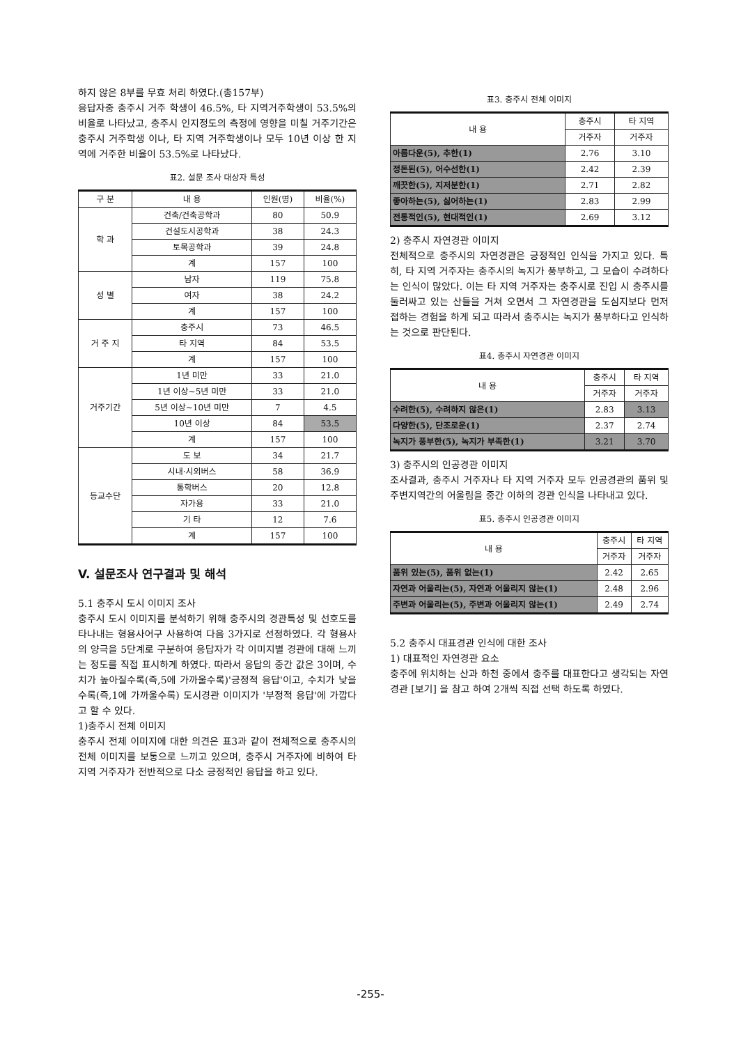하지 않은 8부를 무효 처리 하였다.(총157부)
응답자중 충주시 거주 학생이 46.5%, 타 지역거주학생이 53.5%의 비율로 나타났고, 충주시 인지정도의 측정에 영향을 미칠 거주기간은 충주시 거주학생 이나, 타 지역 거주학생이나 모두 10년 이상 한 지역에 거주한 비율이 53.5%로 나타났다.
표2. 설문 조사 대상자 특성
| 구 분 | 내 용 | 인원(명) | 비율(%) |
| --- | --- | --- | --- |
| 학 과 | 건축/건축공학과 | 80 | 50.9 |
| | 건설도시공학과 | 38 | 24.3 |
| | 토목공학과 | 39 | 24.8 |
| | 계 | 157 | 100 |
| 성 별 | 남자 | 119 | 75.8 |
| | 여자 | 38 | 24.2 |
| | 계 | 157 | 100 |
| 거 주 지 | 충주시 | 73 | 46.5 |
| | 타 지역 | 84 | 53.5 |
| | 계 | 157 | 100 |
| 거주기간 | 1년 미만 | 33 | 21.0 |
| | 1년 이상~5년 미만 | 33 | 21.0 |
| | 5년 이상~10년 미만 | 7 | 4.5 |
| | 10년 이상 | 84 | 53.5 |
| | 계 | 157 | 100 |
| 등교수단 | 도 보 | 34 | 21.7 |
| | 시내·시외버스 | 58 | 36.9 |
| | 통학버스 | 20 | 12.8 |
| | 자가용 | 33 | 21.0 |
| | 기 타 | 12 | 7.6 |
| | 계 | 157 | 100 |
V. 설문조사 연구결과 및 해석
5.1 충주시 도시 이미지 조사
충주시 도시 이미지를 분석하기 위해 충주시의 경관특성 및 선호도를 타나내는 형용사어구 사용하여 다음 3가지로 선정하였다. 각 형용사의 양극을 5단계로 구분하여 응답자가 각 이미지별 경관에 대해 느끼는 정도를 직접 표시하게 하였다. 따라서 응답의 중간 값은 3이며, 수치가 높아질수록(즉,5에 가까울수록)'긍정적 응답'이고, 수치가 낮을수록(즉,1에 가까울수록) 도시경관 이미지가 '부정적 응답'에 가깝다고 할 수 있다.
1)충주시 전체 이미지
충주시 전체 이미지에 대한 의견은 표3과 같이 전체적으로 충주시의 전체 이미지를 보통으로 느끼고 있으며, 충주시 거주자에 비하여 타 지역 거주자가 전반적으로 다소 긍정적인 응답을 하고 있다.
표3. 충주시 전체 이미지
| 내 용 | 충주시 | 타 지역 |
| --- | --- | --- |
| | 거주자 | 거주자 |
| 아름다운(5), 추한(1) | 2.76 | 3.10 |
| 정돈된(5), 어수선한(1) | 2.42 | 2.39 |
| 깨끗한(5), 지저분한(1) | 2.71 | 2.82 |
| 좋아하는(5), 싫어하는(1) | 2.83 | 2.99 |
| 전통적인(5), 현대적인(1) | 2.69 | 3.12 |
2) 충주시 자연경관 이미지
전체적으로 충주시의 자연경관은 긍정적인 인식을 가지고 있다. 특히, 타 지역 거주자는 충주시의 녹지가 풍부하고, 그 모습이 수려하다는 인식이 많았다. 이는 타 지역 거주자는 충주시로 진입 시 충주시를 둘러싸고 있는 산들을 거쳐 오면서 그 자연경관을 도심지보다 먼저 접하는 경험을 하게 되고 따라서 충주시는 녹지가 풍부하다고 인식하는 것으로 판단된다.
표4. 충주시 자연경관 이미지
| 내 용 | 충주시 | 타 지역 |
| --- | --- | --- |
| | 거주자 | 거주자 |
| 수려한(5), 수려하지 않은(1) | 2.83 | 3.13 |
| 다양한(5), 단조로운(1) | 2.37 | 2.74 |
| 녹지가 풍부한(5), 녹지가 부족한(1) | 3.21 | 3.70 |
3) 충주시의 인공경관 이미지
조사결과, 충주시 거주자나 타 지역 거주자 모두 인공경관의 품위 및 주변지역간의 어울림을 중간 이하의 경관 인식을 나타내고 있다.
표5. 충주시 인공경관 이미지
| 내 용 | 충주시 | 타 지역 |
| --- | --- | --- |
| | 거주자 | 거주자 |
| 품위 있는(5), 품위 없는(1) | 2.42 | 2.65 |
| 자연과 어울리는(5), 자연과 어울리지 않는(1) | 2.48 | 2.96 |
| 주변과 어울리는(5), 주변과 어울리지 않는(1) | 2.49 | 2.74 |
5.2 충주시 대표경관 인식에 대한 조사
1) 대표적인 자연경관 요소
충주에 위치하는 산과 하천 중에서 충주를 대표한다고 생각되는 자연경관 [보기] 을 참고 하여 2개씩 직접 선택 하도록 하였다.
-255-